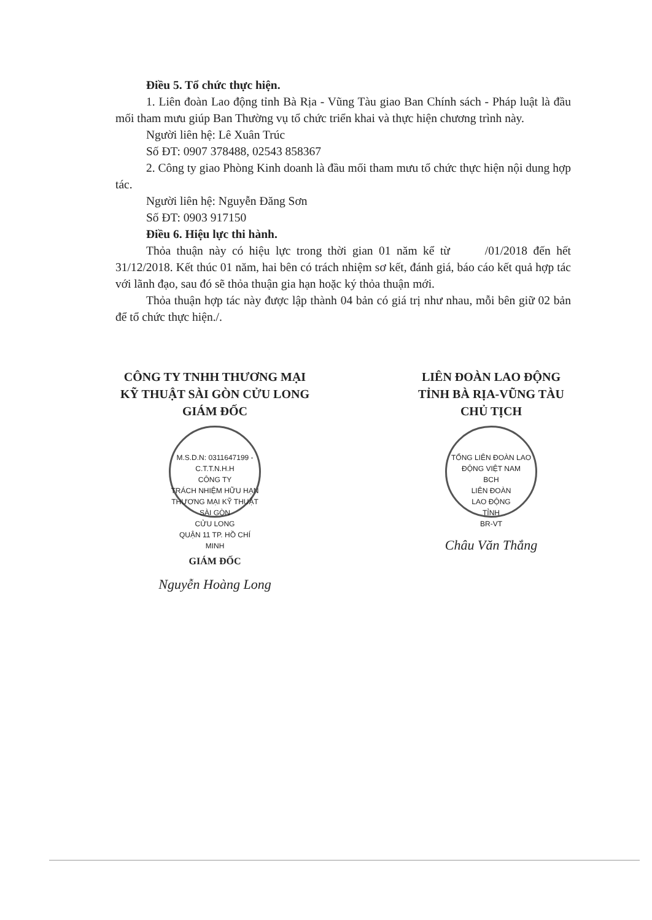Điều 5. Tổ chức thực hiện.
1. Liên đoàn Lao động tỉnh Bà Rịa - Vũng Tàu giao Ban Chính sách - Pháp luật là đầu mối tham mưu giúp Ban Thường vụ tổ chức triển khai và thực hiện chương trình này.
Người liên hệ: Lê Xuân Trúc
Số ĐT: 0907 378488, 02543 858367
2. Công ty giao Phòng Kinh doanh là đầu mối tham mưu tổ chức thực hiện nội dung hợp tác.
Người liên hệ: Nguyễn Đăng Sơn
Số ĐT: 0903 917150
Điều 6. Hiệu lực thi hành.
Thỏa thuận này có hiệu lực trong thời gian 01 năm kể từ /01/2018 đến hết 31/12/2018. Kết thúc 01 năm, hai bên có trách nhiệm sơ kết, đánh giá, báo cáo kết quả hợp tác với lãnh đạo, sau đó sẽ thỏa thuận gia hạn hoặc ký thỏa thuận mới.
Thỏa thuận hợp tác này được lập thành 04 bản có giá trị như nhau, mỗi bên giữ 02 bản để tổ chức thực hiện./.
CÔNG TY TNHH THƯƠNG MẠI
KỸ THUẬT SÀI GÒN CỬU LONG
GIÁM ĐỐC
M.S.D.N: 0311647199 - C.T.T.N.H.H
CÔNG TY
TRÁCH NHIỆM HỮU HẠN
THƯƠNG MẠI KỸ THUẬT
SÀI GÒN
CỬU LONG
QUẬN 11 TP. HỒ CHÍ MINH
GIÁM ĐỐC
Nguyễn Hoàng Long
LIÊN ĐOÀN LAO ĐỘNG
TỈNH BÀ RỊA-VŨNG TÀU
CHỦ TỊCH
TỔNG LIÊN ĐOÀN LAO ĐỘNG VIỆT NAM
BCH
LIÊN ĐOÀN
LAO ĐỘNG
TỈNH
BR-VT
Châu Văn Thắng